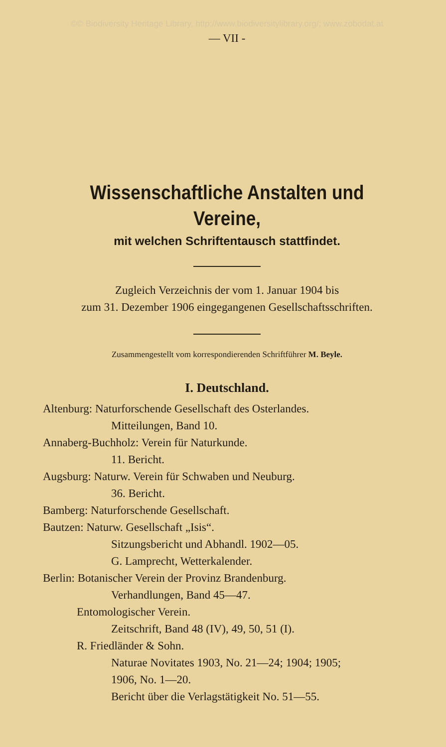©© Biodiversity Heritage Library, http://www.biodiversitylibrary.org/; www.zobodat.at
— VII -
Wissenschaftliche Anstalten und
Vereine,
mit welchen Schriftentausch stattfindet.
Zugleich Verzeichnis der vom 1. Januar 1904 bis
zum 31. Dezember 1906 eingegangenen Gesellschaftsschriften.
Zusammengestellt vom korrespondierenden Schriftführer M. Beyle.
I. Deutschland.
Altenburg: Naturforschende Gesellschaft des Osterlandes.
Mitteilungen, Band 10.
Annaberg-Buchholz: Verein für Naturkunde.
11. Bericht.
Augsburg: Naturw. Verein für Schwaben und Neuburg.
36. Bericht.
Bamberg: Naturforschende Gesellschaft.
Bautzen: Naturw. Gesellschaft „Isis“.
Sitzungsbericht und Abhandl. 1902—05.
G. Lamprecht, Wetterkalender.
Berlin: Botanischer Verein der Provinz Brandenburg.
Verhandlungen, Band 45—47.
Entomologischer Verein.
Zeitschrift, Band 48 (IV), 49, 50, 51 (I).
R. Friedländer & Sohn.
Naturae Novitates 1903, No. 21—24; 1904; 1905;
1906, No. 1—20.
Bericht über die Verlagstätigkeit No. 51—55.